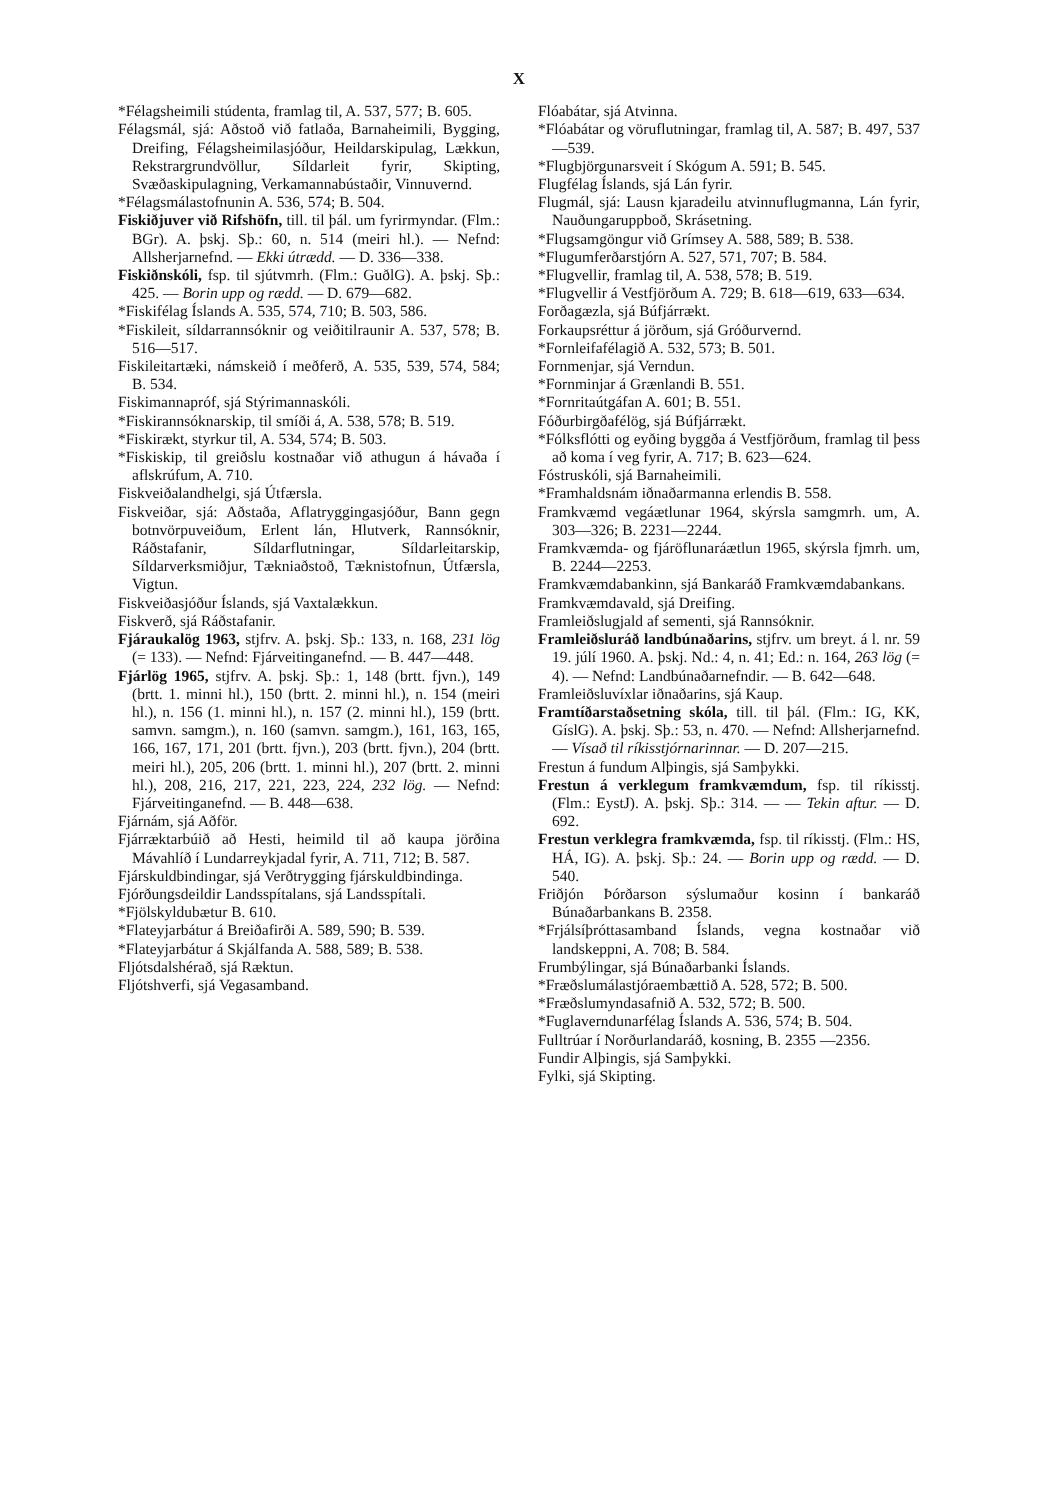X
*Félagsheimili stúdenta, framlag til, A. 537, 577; B. 605.
Félagsmál, sjá: Aðstoð við fatlaða, Barnaheimili, Bygging, Dreifing, Félagsheimilasjóður, Heildarskipulag, Lækkun, Rekstrargrundvöllur, Síldarleit fyrir, Skipting, Svæðaskipulagning, Verkamannabústaðir, Vinnuvernd.
*Félagsmálastofnunin A. 536, 574; B. 504.
Fiskiðjuver við Rifshöfn, till. til þál. um fyrirmyndar. (Flm.: BGr). A. þskj. Sþ.: 60, n. 514 (meiri hl.). — Nefnd: Allsherjarnefnd. — Ekki útrædd. — D. 336—338.
Fiskiðnskóli, fsp. til sjútvmrh. (Flm.: GuðlG). A. þskj. Sþ.: 425. — Borin upp og rædd. — D. 679—682.
*Fiskifélag Íslands A. 535, 574, 710; B. 503, 586.
*Fiskileit, síldarrannsóknir og veiðitilraunir A. 537, 578; B. 516—517.
Fiskileitartæki, námskeið í meðferð, A. 535, 539, 574, 584; B. 534.
Fiskimannapróf, sjá Stýrimannaskóli.
*Fiskirannsóknarskip, til smíði á, A. 538, 578; B. 519.
*Fiskirækt, styrkur til, A. 534, 574; B. 503.
*Fiskiskip, til greiðslu kostnaðar við athugun á hávaða í aflskrúfum, A. 710.
Fiskveiðalandhelgi, sjá Útfærsla.
Fiskveiðar, sjá: Aðstaða, Aflatryggingasjóður, Bann gegn botnvörpuveiðum, Erlent lán, Hlutverk, Rannsóknir, Ráðstafanir, Síldarflutningar, Síldarleitarskip, Síldarverksmiðjur, Tækniaðstoð, Tæknistofnun, Útfærsla, Vigtun.
Fiskveiðasjóður Íslands, sjá Vaxtalækkun.
Fiskverð, sjá Ráðstafanir.
Fjáraukalög 1963, stjfrv. A. þskj. Sþ.: 133, n. 168, 231 lög (= 133). — Nefnd: Fjárveitinganefnd. — B. 447—448.
Fjárlög 1965, stjfrv. A. þskj. Sþ.: 1, 148 (brtt. fjvn.), 149 (brtt. 1. minni hl.), 150 (brtt. 2. minni hl.), n. 154 (meiri hl.), n. 156 (1. minni hl.), n. 157 (2. minni hl.), 159 (brtt. samvn. samgm.), n. 160 (samvn. samgm.), 161, 163, 165, 166, 167, 171, 201 (brtt. fjvn.), 203 (brtt. fjvn.), 204 (brtt. meiri hl.), 205, 206 (brtt. 1. minni hl.), 207 (brtt. 2. minni hl.), 208, 216, 217, 221, 223, 224, 232 lög. — Nefnd: Fjárveitinganefnd. — B. 448—638.
Fjárnám, sjá Aðför.
Fjárræktarbúið að Hesti, heimild til að kaupa jörðina Mávahlíð í Lundarreykjadal fyrir, A. 711, 712; B. 587.
Fjárskuldbindingar, sjá Verðtrygging fjárskuldbindinga.
Fjórðungsdeildir Landsspítalans, sjá Landsspítali.
*Fjölskyldubætur B. 610.
*Flateyjarbátur á Breiðafirði A. 589, 590; B. 539.
*Flateyjarbátur á Skjálfanda A. 588, 589; B. 538.
Fljótsdalshérað, sjá Ræktun.
Fljótshverfi, sjá Vegasamband.
Flóabátar, sjá Atvinna.
*Flóabátar og vöruflutningar, framlag til, A. 587; B. 497, 537—539.
*Flugbjörgunarsveit í Skógum A. 591; B. 545.
Flugfélag Íslands, sjá Lán fyrir.
Flugmál, sjá: Lausn kjaradeilu atvinnuflugmanna, Lán fyrir, Nauðungaruppboð, Skrásetning.
*Flugsamgöngur við Grímsey A. 588, 589; B. 538.
*Flugumferðarstjórn A. 527, 571, 707; B. 584.
*Flugvellir, framlag til, A. 538, 578; B. 519.
*Flugvellir á Vestfjörðum A. 729; B. 618—619, 633—634.
Forðagæzla, sjá Búfjárrækt.
Forkaupsréttur á jörðum, sjá Gróðurvernd.
*Fornleifafélagið A. 532, 573; B. 501.
Fornmenjar, sjá Verndun.
*Fornminjar á Grænlandi B. 551.
*Fornritaútgáfan A. 601; B. 551.
Fóðurbirgðafélög, sjá Búfjárrækt.
*Fólksflótti og eyðing byggða á Vestfjörðum, framlag til þess að koma í veg fyrir, A. 717; B. 623—624.
Fóstruskóli, sjá Barnaheimili.
*Framhaldsnám iðnaðarmanna erlendis B. 558.
Framkvæmd vegáætlunar 1964, skýrsla samgmrh. um, A. 303—326; B. 2231—2244.
Framkvæmda- og fjáröflunaráætlun 1965, skýrsla fjmrh. um, B. 2244—2253.
Framkvæmdabankinn, sjá Bankaráð Framkvæmdabankans.
Framkvæmdavald, sjá Dreifing.
Framleiðslugjald af sementi, sjá Rannsóknir.
Framleiðsluráð landbúnaðarins, stjfrv. um breyt. á l. nr. 59 19. júlí 1960. A. þskj. Nd.: 4, n. 41; Ed.: n. 164, 263 lög (= 4). — Nefnd: Landbúnaðarnefndir. — B. 642—648.
Framleiðsluvíxlar iðnaðarins, sjá Kaup.
Framtíðarstaðsetning skóla, till. til þál. (Flm.: IG, KK, GíslG). A. þskj. Sþ.: 53, n. 470. — Nefnd: Allsherjarnefnd. — Vísað til ríkisstjórnarinnar. — D. 207—215.
Frestun á fundum Alþingis, sjá Samþykki.
Frestun á verklegum framkvæmdum, fsp. til ríkisstj. (Flm.: EystJ). A. þskj. Sþ.: 314. — — Tekin aftur. — D. 692.
Frestun verklegra framkvæmda, fsp. til ríkisstj. (Flm.: HS, HÁ, IG). A. þskj. Sþ.: 24. — Borin upp og rædd. — D. 540.
Friðjón Þórðarson sýslumaður kosinn í bankaráð Búnaðarbankans B. 2358.
*Frjálsíþróttasamband Íslands, vegna kostnaðar við landskeppni, A. 708; B. 584.
Frumbýlingar, sjá Búnaðarbanki Íslands.
*Fræðslumálastjóraembættið A. 528, 572; B. 500.
*Fræðslumyndasafnið A. 532, 572; B. 500.
*Fuglaverndunarfélag Íslands A. 536, 574; B. 504.
Fulltrúar í Norðurlandaráð, kosning, B. 2355 —2356.
Fundir Alþingis, sjá Samþykki.
Fylki, sjá Skipting.